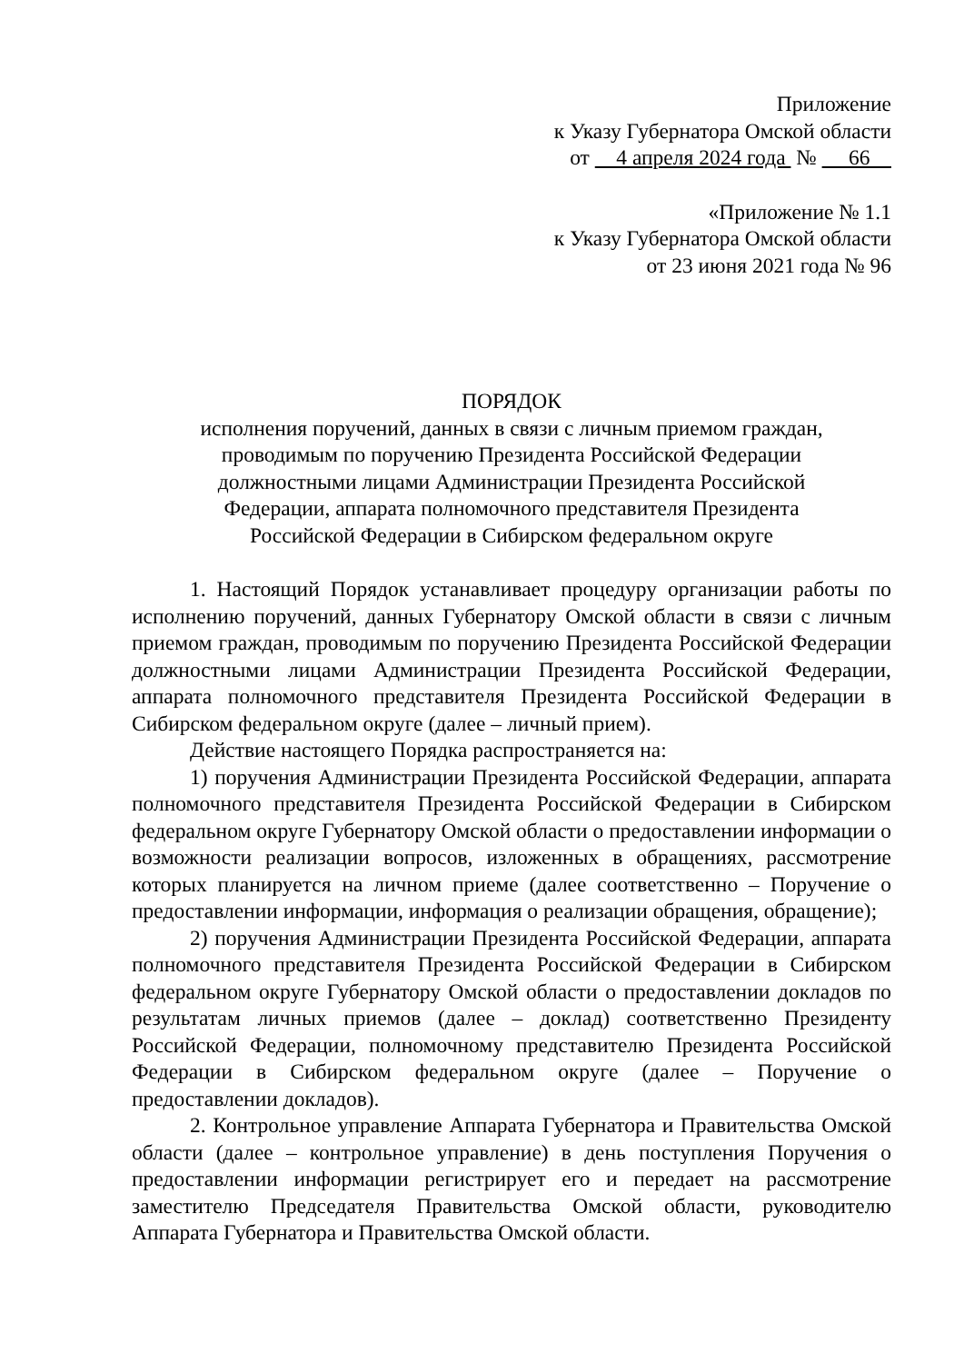Приложение
к Указу Губернатора Омской области
от 4 апреля 2024 года № 66
«Приложение № 1.1
к Указу Губернатора Омской области
от 23 июня 2021 года № 96
ПОРЯДОК
исполнения поручений, данных в связи с личным приемом граждан,
проводимым по поручению Президента Российской Федерации
должностными лицами Администрации Президента Российской
Федерации, аппарата полномочного представителя Президента
Российской Федерации в Сибирском федеральном округе
1. Настоящий Порядок устанавливает процедуру организации работы по исполнению поручений, данных Губернатору Омской области в связи с личным приемом граждан, проводимым по поручению Президента Российской Федерации должностными лицами Администрации Президента Российской Федерации, аппарата полномочного представителя Президента Российской Федерации в Сибирском федеральном округе (далее – личный прием).
Действие настоящего Порядка распространяется на:
1) поручения Администрации Президента Российской Федерации, аппарата полномочного представителя Президента Российской Федерации в Сибирском федеральном округе Губернатору Омской области о предоставлении информации о возможности реализации вопросов, изложенных в обращениях, рассмотрение которых планируется на личном приеме (далее соответственно – Поручение о предоставлении информации, информация о реализации обращения, обращение);
2) поручения Администрации Президента Российской Федерации, аппарата полномочного представителя Президента Российской Федерации в Сибирском федеральном округе Губернатору Омской области о предоставлении докладов по результатам личных приемов (далее – доклад) соответственно Президенту Российской Федерации, полномочному представителю Президента Российской Федерации в Сибирском федеральном округе (далее – Поручение о предоставлении докладов).
2. Контрольное управление Аппарата Губернатора и Правительства Омской области (далее – контрольное управление) в день поступления Поручения о предоставлении информации регистрирует его и передает на рассмотрение заместителю Председателя Правительства Омской области, руководителю Аппарата Губернатора и Правительства Омской области.